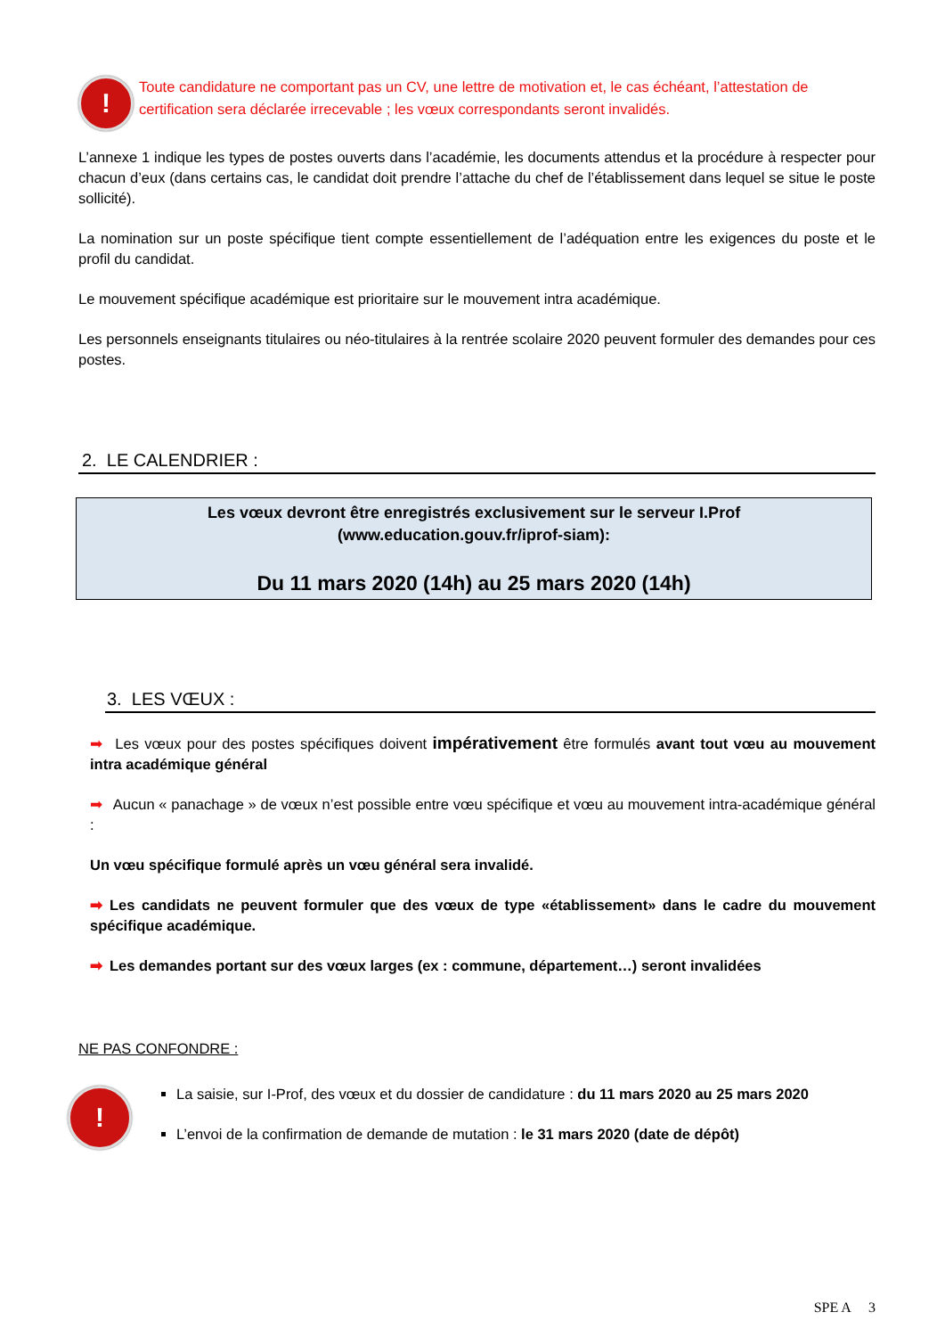!
Toute candidature ne comportant pas un CV, une lettre de motivation et, le cas échéant, l’attestation de certification sera déclarée irrecevable ; les vœux correspondants seront invalidés.
L’annexe 1 indique les types de postes ouverts dans l’académie, les documents attendus et la procédure à respecter pour chacun d’eux (dans certains cas, le candidat doit prendre l’attache du chef de l’établissement dans lequel se situe le poste sollicité).
La nomination sur un poste spécifique tient compte essentiellement de l’adéquation entre les exigences du poste et le profil du candidat.
Le mouvement spécifique académique est prioritaire sur le mouvement intra académique.
Les personnels enseignants titulaires ou néo-titulaires à la rentrée scolaire 2020 peuvent formuler des demandes pour ces postes.
2. LE CALENDRIER :
Les vœux devront être enregistrés exclusivement sur le serveur I.Prof
(www.education.gouv.fr/iprof-siam):
Du 11 mars 2020 (14h) au 25 mars 2020 (14h)
3. LES VŒUX :
➡ Les vœux pour des postes spécifiques doivent impérativement être formulés avant tout vœu au mouvement intra académique général
➡ Aucun « panachage » de vœux n’est possible entre vœu spécifique et vœu au mouvement intra-académique général :
Un vœu spécifique formulé après un vœu général sera invalidé.
➡ Les candidats ne peuvent formuler que des vœux de type «établissement» dans le cadre du mouvement spécifique académique.
➡ Les demandes portant sur des vœux larges (ex : commune, département…) seront invalidées
NE PAS CONFONDRE :
!
La saisie, sur I-Prof, des vœux et du dossier de candidature : du 11 mars 2020 au 25 mars 2020
L’envoi de la confirmation de demande de mutation : le 31 mars 2020 (date de dépôt)
SPE A 3